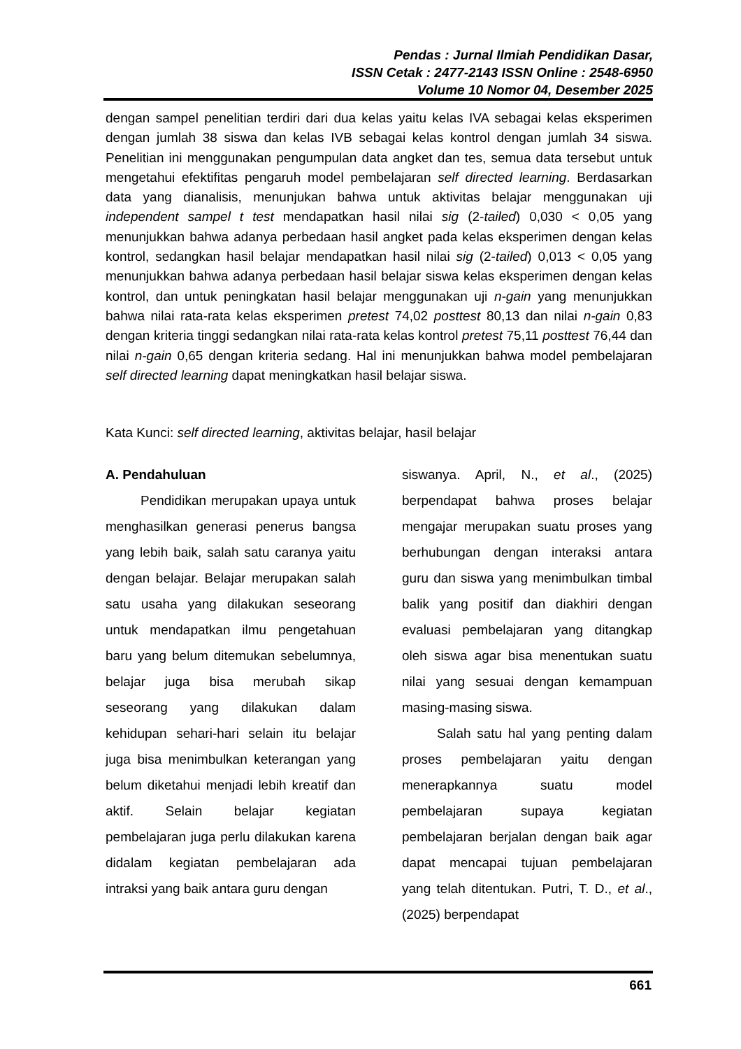Pendas : Jurnal Ilmiah Pendidikan Dasar,
ISSN Cetak : 2477-2143 ISSN Online : 2548-6950
Volume 10 Nomor 04, Desember 2025
dengan sampel penelitian terdiri dari dua kelas yaitu kelas IVA sebagai kelas eksperimen dengan jumlah 38 siswa dan kelas IVB sebagai kelas kontrol dengan jumlah 34 siswa. Penelitian ini menggunakan pengumpulan data angket dan tes, semua data tersebut untuk mengetahui efektifitas pengaruh model pembelajaran self directed learning. Berdasarkan data yang dianalisis, menunjukan bahwa untuk aktivitas belajar menggunakan uji independent sampel t test mendapatkan hasil nilai sig (2-tailed) 0,030 < 0,05 yang menunjukkan bahwa adanya perbedaan hasil angket pada kelas eksperimen dengan kelas kontrol, sedangkan hasil belajar mendapatkan hasil nilai sig (2-tailed) 0,013 < 0,05 yang menunjukkan bahwa adanya perbedaan hasil belajar siswa kelas eksperimen dengan kelas kontrol, dan untuk peningkatan hasil belajar menggunakan uji n-gain yang menunjukkan bahwa nilai rata-rata kelas eksperimen pretest 74,02 posttest 80,13 dan nilai n-gain 0,83 dengan kriteria tinggi sedangkan nilai rata-rata kelas kontrol pretest 75,11 posttest 76,44 dan nilai n-gain 0,65 dengan kriteria sedang. Hal ini menunjukkan bahwa model pembelajaran self directed learning dapat meningkatkan hasil belajar siswa.
Kata Kunci: self directed learning, aktivitas belajar, hasil belajar
A. Pendahuluan
Pendidikan merupakan upaya untuk menghasilkan generasi penerus bangsa yang lebih baik, salah satu caranya yaitu dengan belajar. Belajar merupakan salah satu usaha yang dilakukan seseorang untuk mendapatkan ilmu pengetahuan baru yang belum ditemukan sebelumnya, belajar juga bisa merubah sikap seseorang yang dilakukan dalam kehidupan sehari-hari selain itu belajar juga bisa menimbulkan keterangan yang belum diketahui menjadi lebih kreatif dan aktif. Selain belajar kegiatan pembelajaran juga perlu dilakukan karena didalam kegiatan pembelajaran ada intraksi yang baik antara guru dengan
siswanya. April, N., et al., (2025) berpendapat bahwa proses belajar mengajar merupakan suatu proses yang berhubungan dengan interaksi antara guru dan siswa yang menimbulkan timbal balik yang positif dan diakhiri dengan evaluasi pembelajaran yang ditangkap oleh siswa agar bisa menentukan suatu nilai yang sesuai dengan kemampuan masing-masing siswa.
Salah satu hal yang penting dalam proses pembelajaran yaitu dengan menerapkannya suatu model pembelajaran supaya kegiatan pembelajaran berjalan dengan baik agar dapat mencapai tujuan pembelajaran yang telah ditentukan. Putri, T. D., et al., (2025) berpendapat
661